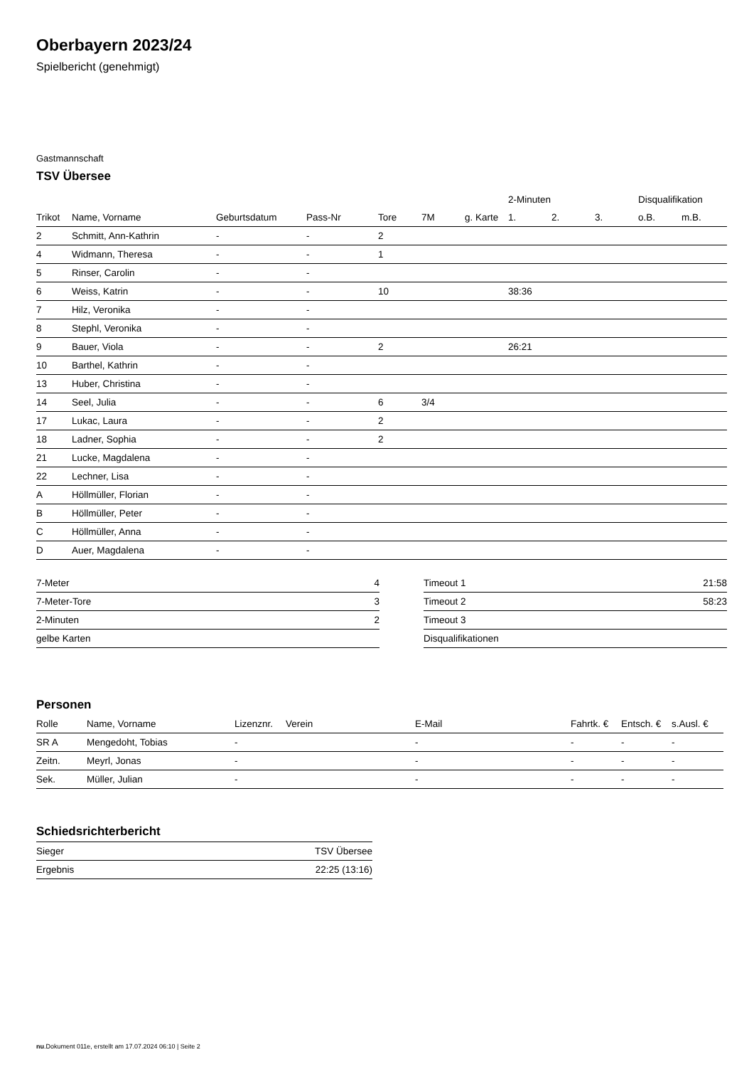Oberbayern 2023/24
Spielbericht (genehmigt)
Gastmannschaft
TSV Übersee
| | | | | | | | 2-Minuten | | | Disqualifikation | |
| --- | --- | --- | --- | --- | --- | --- | --- | --- | --- | --- | --- |
| Trikot | Name, Vorname | Geburtsdatum | Pass-Nr | Tore | 7M | g. Karte | 1. | 2. | 3. | o.B. | m.B. |
| 2 | Schmitt, Ann-Kathrin | - | - | 2 | | | | | | | |
| 4 | Widmann, Theresa | - | - | 1 | | | | | | | |
| 5 | Rinser, Carolin | - | - | | | | | | | | |
| 6 | Weiss, Katrin | - | - | 10 | | | 38:36 | | | | |
| 7 | Hilz, Veronika | - | - | | | | | | | | |
| 8 | Stephl, Veronika | - | - | | | | | | | | |
| 9 | Bauer, Viola | - | - | 2 | | | 26:21 | | | | |
| 10 | Barthel, Kathrin | - | - | | | | | | | | |
| 13 | Huber, Christina | - | - | | | | | | | | |
| 14 | Seel, Julia | - | - | 6 | 3/4 | | | | | | |
| 17 | Lukac, Laura | - | - | 2 | | | | | | | |
| 18 | Ladner, Sophia | - | - | 2 | | | | | | | |
| 21 | Lucke, Magdalena | - | - | | | | | | | | |
| 22 | Lechner, Lisa | - | - | | | | | | | | |
| A | Höllmüller, Florian | - | - | | | | | | | | |
| B | Höllmüller, Peter | - | - | | | | | | | | |
| C | Höllmüller, Anna | - | - | | | | | | | | |
| D | Auer, Magdalena | - | - | | | | | | | | |
| 7-Meter | 4 |
| 7-Meter-Tore | 3 |
| 2-Minuten | 2 |
| gelbe Karten | |
| Timeout 1 | 21:58 |
| Timeout 2 | 58:23 |
| Timeout 3 | |
| Disqualifikationen | |
Personen
| Rolle | Name, Vorname | Lizenznr. | Verein | E-Mail | Fahrtk. € | Entsch. € | s.Ausl. € |
| --- | --- | --- | --- | --- | --- | --- | --- |
| SR A | Mengedoht, Tobias | - | | - | - | - | - |
| Zeitn. | Meyrl, Jonas | - | | - | - | - | - |
| Sek. | Müller, Julian | - | | - | - | - | - |
Schiedsrichterbericht
| Sieger | TSV Übersee |
| Ergebnis | 22:25 (13:16) |
nu.Dokument 011e, erstellt am 17.07.2024 06:10 | Seite 2